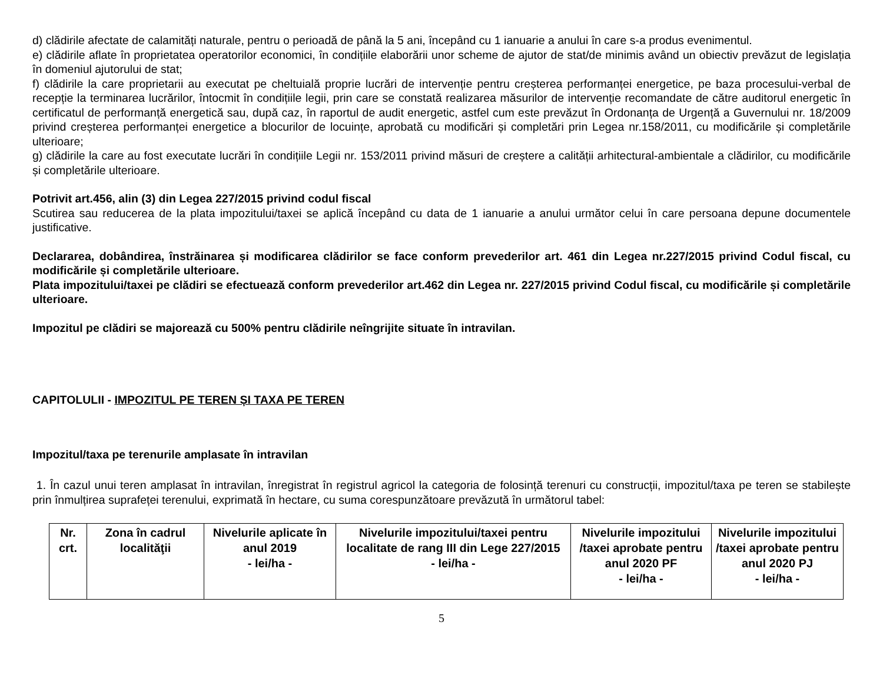d) clădirile afectate de calamități naturale, pentru o perioadă de până la 5 ani, începând cu 1 ianuarie a anului în care s-a produs evenimentul.
e) clădirile aflate în proprietatea operatorilor economici, în condițiile elaborării unor scheme de ajutor de stat/de minimis având un obiectiv prevăzut de legislația în domeniul ajutorului de stat;
f) clădirile la care proprietarii au executat pe cheltuială proprie lucrări de intervenție pentru creșterea performanței energetice, pe baza procesului-verbal de recepție la terminarea lucrărilor, întocmit în condițiile legii, prin care se constată realizarea măsurilor de intervenție recomandate de către auditorul energetic în certificatul de performanță energetică sau, după caz, în raportul de audit energetic, astfel cum este prevăzut în Ordonanța de Urgență a Guvernului nr. 18/2009 privind creșterea performanței energetice a blocurilor de locuințe, aprobată cu modificări și completări prin Legea nr.158/2011, cu modificările și completările ulterioare;
g) clădirile la care au fost executate lucrări în condițiile Legii nr. 153/2011 privind măsuri de creștere a calității arhitectural-ambientale a clădirilor, cu modificările și completările ulterioare.
Potrivit art.456, alin (3) din Legea 227/2015 privind codul fiscal
Scutirea sau reducerea de la plata impozitului/taxei se aplică începând cu data de 1 ianuarie a anului următor celui în care persoana depune documentele justificative.
Declararea, dobândirea, înstrăinarea și modificarea clădirilor se face conform prevederilor art. 461 din Legea nr.227/2015 privind Codul fiscal, cu modificările și completările ulterioare.
Plata impozitului/taxei pe clădiri se efectuează conform prevederilor art.462 din Legea nr. 227/2015 privind Codul fiscal, cu modificările și completările ulterioare.
Impozitul pe clădiri se majorează cu 500% pentru clădirile neîngrijite situate în intravilan.
CAPITOLULII - IMPOZITUL PE TEREN ȘI TAXA PE TEREN
Impozitul/taxa pe terenurile amplasate în intravilan
1. În cazul unui teren amplasat în intravilan, înregistrat în registrul agricol la categoria de folosință terenuri cu construcții, impozitul/taxa pe teren se stabilește prin înmulțirea suprafeței terenului, exprimată în hectare, cu suma corespunzătoare prevăzută în următorul tabel:
| Nr. crt. | Zona în cadrul localităţii | Nivelurile aplicate în anul 2019 - lei/ha - | Nivelurile impozitului/taxei pentru localitate de rang III din Lege 227/2015 - lei/ha - | Nivelurile impozitului /taxei aprobate pentru anul 2020 PF - lei/ha - | Nivelurile impozitului /taxei aprobate pentru anul 2020 PJ - lei/ha - |
| --- | --- | --- | --- | --- | --- |
5